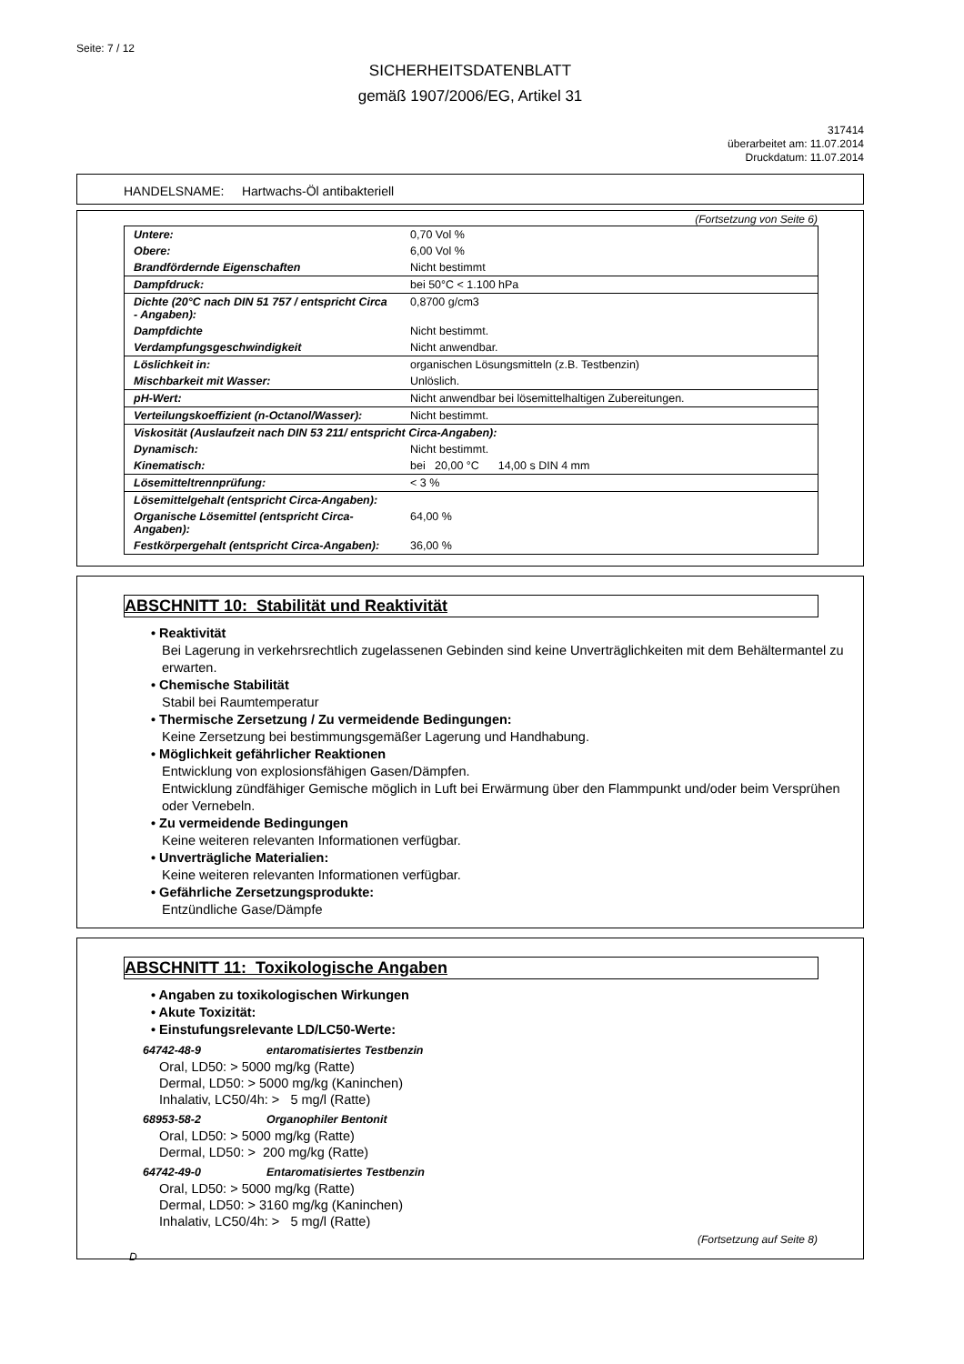Seite: 7 / 12
SICHERHEITSDATENBLATT
gemäß 1907/2006/EG, Artikel 31
317414
überarbeitet am: 11.07.2014
Druckdatum: 11.07.2014
HANDELSNAME: Hartwachs-Öl antibakteriell
(Fortsetzung von Seite 6)
| Untere: | 0,70 Vol % |
| Obere: | 6,00 Vol % |
| Brandfördernde Eigenschaften | Nicht bestimmt |
| Dampfdruck: | bei 50°C < 1.100 hPa |
| Dichte (20°C nach DIN 51 757 / entspricht Circa - Angaben): | 0,8700 g/cm3 |
| Dampfdichte | Nicht bestimmt. |
| Verdampfungsgeschwindigkeit | Nicht anwendbar. |
| Löslichkeit in: | organischen Lösungsmitteln (z.B. Testbenzin) |
| Mischbarkeit mit Wasser: | Unlöslich. |
| pH-Wert: | Nicht anwendbar bei lösemittelhaltigen Zubereitungen. |
| Verteilungskoeffizient (n-Octanol/Wasser): | Nicht bestimmt. |
| Viskosität (Auslaufzeit nach DIN 53 211/ entspricht Circa-Angaben): | |
| Dynamisch: | Nicht bestimmt. |
| Kinematisch: | bei 20,00 °C 14,00 s DIN 4 mm |
| Lösemitteltrennprüfung: | < 3 % |
| Lösemittelgehalt (entspricht Circa-Angaben): | |
| Organische Lösemittel (entspricht Circa-Angaben): | 64,00 % |
| Festkörpergehalt (entspricht Circa-Angaben): | 36,00 % |
ABSCHNITT 10: Stabilität und Reaktivität
• Reaktivität
Bei Lagerung in verkehrsrechtlich zugelassenen Gebinden sind keine Unverträglichkeiten mit dem Behältermantel zu erwarten.
• Chemische Stabilität
Stabil bei Raumtemperatur
• Thermische Zersetzung / Zu vermeidende Bedingungen:
Keine Zersetzung bei bestimmungsgemäßer Lagerung und Handhabung.
• Möglichkeit gefährlicher Reaktionen
Entwicklung von explosionsfähigen Gasen/Dämpfen.
Entwicklung zündfähiger Gemische möglich in Luft bei Erwärmung über den Flammpunkt und/oder beim Versprühen oder Vernebeln.
• Zu vermeidende Bedingungen
Keine weiteren relevanten Informationen verfügbar.
• Unverträgliche Materialien:
Keine weiteren relevanten Informationen verfügbar.
• Gefährliche Zersetzungsprodukte:
Entzündliche Gase/Dämpfe
ABSCHNITT 11: Toxikologische Angaben
• Angaben zu toxikologischen Wirkungen
• Akute Toxizität:
• Einstufungsrelevante LD/LC50-Werte:
64742-48-9 entaromatisiertes Testbenzin
Oral, LD50: > 5000 mg/kg (Ratte)
Dermal, LD50: > 5000 mg/kg (Kaninchen)
Inhalativ, LC50/4h: > 5 mg/l (Ratte)
68953-58-2 Organophiler Bentonit
Oral, LD50: > 5000 mg/kg (Ratte)
Dermal, LD50: > 200 mg/kg (Ratte)
64742-49-0 Entaromatisiertes Testbenzin
Oral, LD50: > 5000 mg/kg (Ratte)
Dermal, LD50: > 3160 mg/kg (Kaninchen)
Inhalativ, LC50/4h: > 5 mg/l (Ratte)
(Fortsetzung auf Seite 8)
D